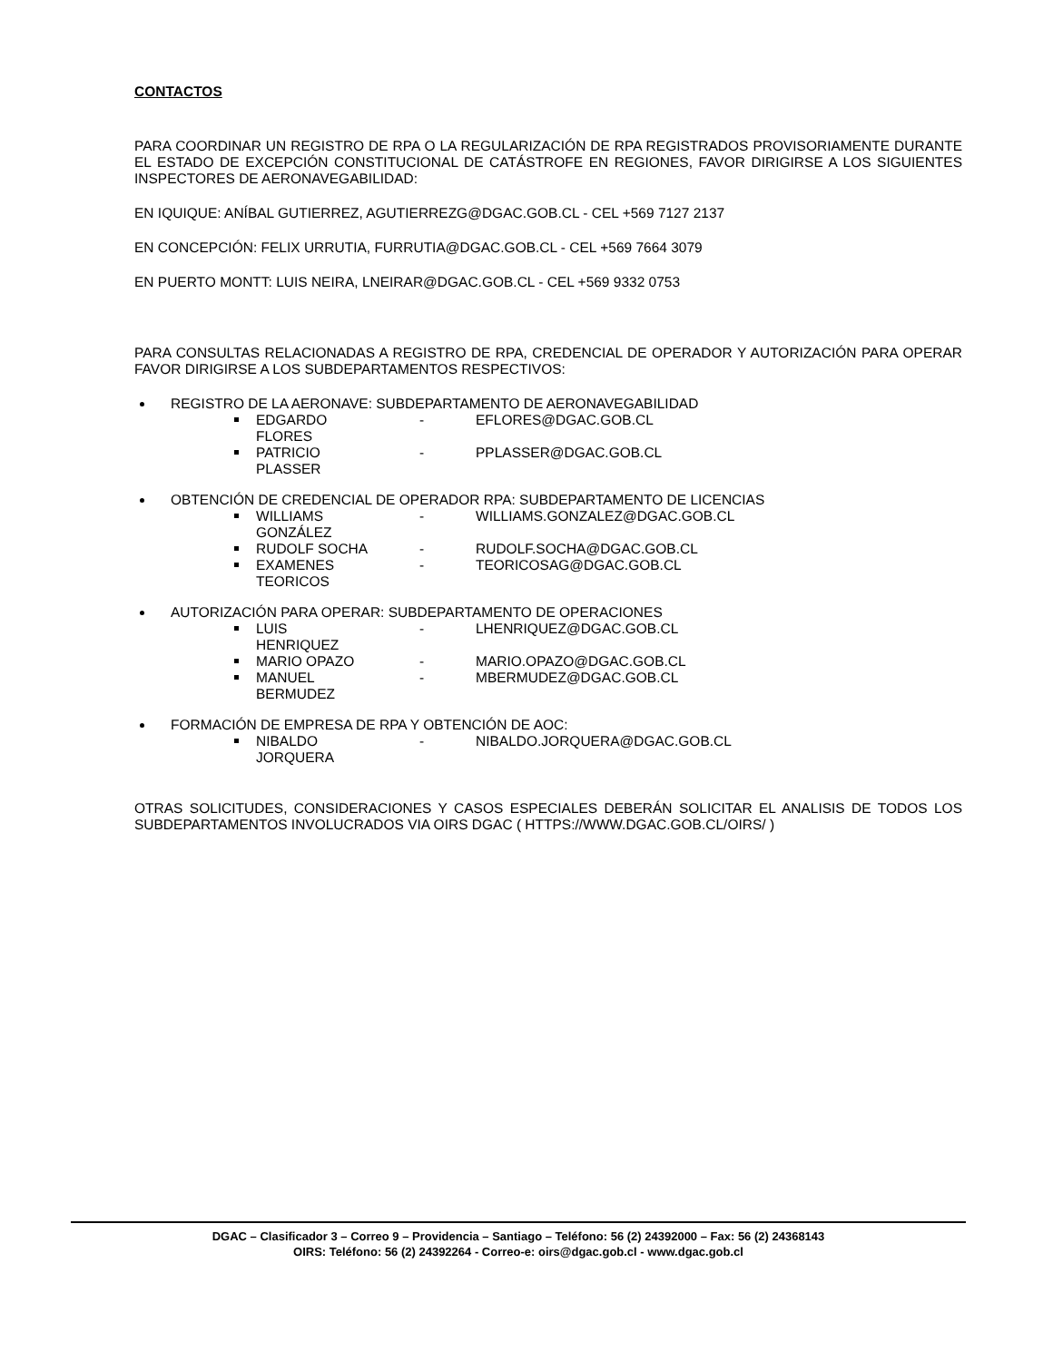CONTACTOS
PARA COORDINAR UN REGISTRO DE RPA O LA REGULARIZACIÓN DE RPA REGISTRADOS PROVISORIAMENTE DURANTE EL ESTADO DE EXCEPCIÓN CONSTITUCIONAL DE CATÁSTROFE EN REGIONES, FAVOR DIRIGIRSE A LOS SIGUIENTES INSPECTORES DE AERONAVEGABILIDAD:
EN IQUIQUE: ANÍBAL GUTIERREZ, AGUTIERREZG@DGAC.GOB.CL - CEL +569 7127 2137
EN CONCEPCIÓN: FELIX URRUTIA, FURRUTIA@DGAC.GOB.CL - CEL +569 7664 3079
EN PUERTO MONTT: LUIS NEIRA, LNEIRAR@DGAC.GOB.CL - CEL +569 9332 0753
PARA CONSULTAS RELACIONADAS A REGISTRO DE RPA, CREDENCIAL DE OPERADOR Y AUTORIZACIÓN PARA OPERAR FAVOR DIRIGIRSE A LOS SUBDEPARTAMENTOS RESPECTIVOS:
REGISTRO DE LA AERONAVE: SUBDEPARTAMENTO DE AERONAVEGABILIDAD
EDGARDO FLORES - EFLORES@DGAC.GOB.CL
PATRICIO PLASSER - PPLASSER@DGAC.GOB.CL
OBTENCIÓN DE CREDENCIAL DE OPERADOR RPA: SUBDEPARTAMENTO DE LICENCIAS
WILLIAMS GONZÁLEZ - WILLIAMS.GONZALEZ@DGAC.GOB.CL
RUDOLF SOCHA - RUDOLF.SOCHA@DGAC.GOB.CL
EXAMENES TEORICOS - TEORICOSAG@DGAC.GOB.CL
AUTORIZACIÓN PARA OPERAR: SUBDEPARTAMENTO DE OPERACIONES
LUIS HENRIQUEZ - LHENRIQUEZ@DGAC.GOB.CL
MARIO OPAZO - MARIO.OPAZO@DGAC.GOB.CL
MANUEL BERMUDEZ - MBERMUDEZ@DGAC.GOB.CL
FORMACIÓN DE EMPRESA DE RPA Y OBTENCIÓN DE AOC:
NIBALDO JORQUERA - NIBALDO.JORQUERA@DGAC.GOB.CL
OTRAS SOLICITUDES, CONSIDERACIONES Y CASOS ESPECIALES DEBERÁN SOLICITAR EL ANALISIS DE TODOS LOS SUBDEPARTAMENTOS INVOLUCRADOS VIA OIRS DGAC ( HTTPS://WWW.DGAC.GOB.CL/OIRS/ )
DGAC – Clasificador 3 – Correo 9 – Providencia – Santiago – Teléfono: 56 (2) 24392000 – Fax: 56 (2) 24368143
OIRS: Teléfono: 56 (2) 24392264 - Correo-e: oirs@dgac.gob.cl - www.dgac.gob.cl